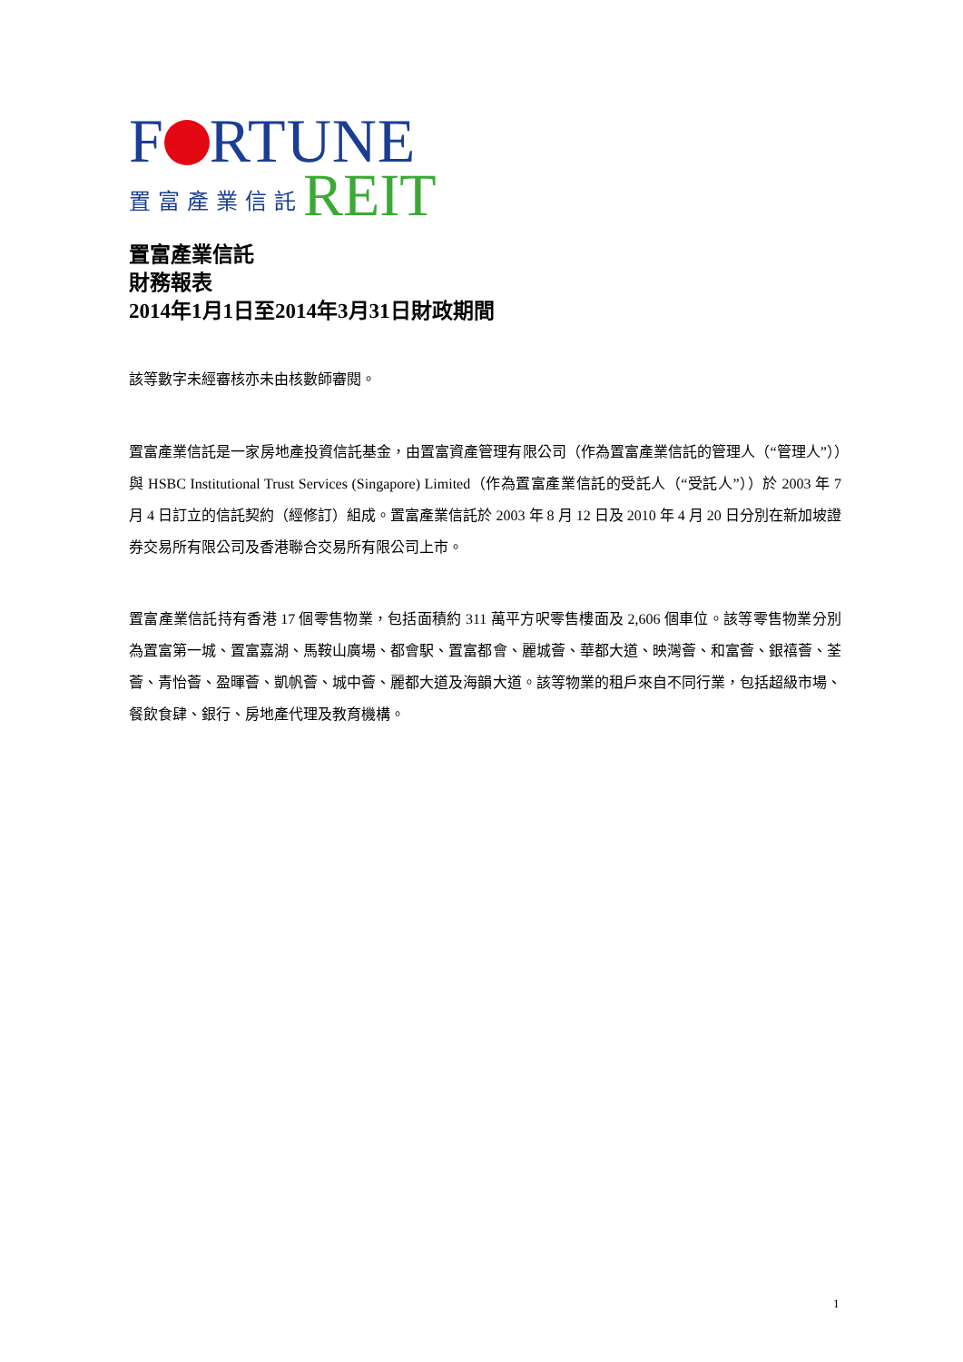F RTUNE
置富產業信託 REIT
置富產業信託
財務報表
2014年1月1日至2014年3月31日財政期間
該等數字未經審核亦未由核數師審閱。
置富產業信託是一家房地產投資信託基金，由置富資產管理有限公司（作為置富產業信託的管理人（“管理人”））與 HSBC Institutional Trust Services (Singapore) Limited（作為置富產業信託的受託人（“受託人”））於 2003 年 7 月 4 日訂立的信託契約（經修訂）組成。置富產業信託於 2003 年 8 月 12 日及 2010 年 4 月 20 日分別在新加坡證券交易所有限公司及香港聯合交易所有限公司上市。
置富產業信託持有香港 17 個零售物業，包括面積約 311 萬平方呎零售樓面及 2,606 個車位。該等零售物業分別為置富第一城、置富嘉湖、馬鞍山廣場、都會駅、置富都會、麗城薈、華都大道、映灣薈、和富薈、銀禧薈、荃薈、青怡薈、盈暉薈、凱帆薈、城中薈、麗都大道及海韻大道。該等物業的租戶來自不同行業，包括超級市場、餐飲食肆、銀行、房地產代理及教育機構。
1